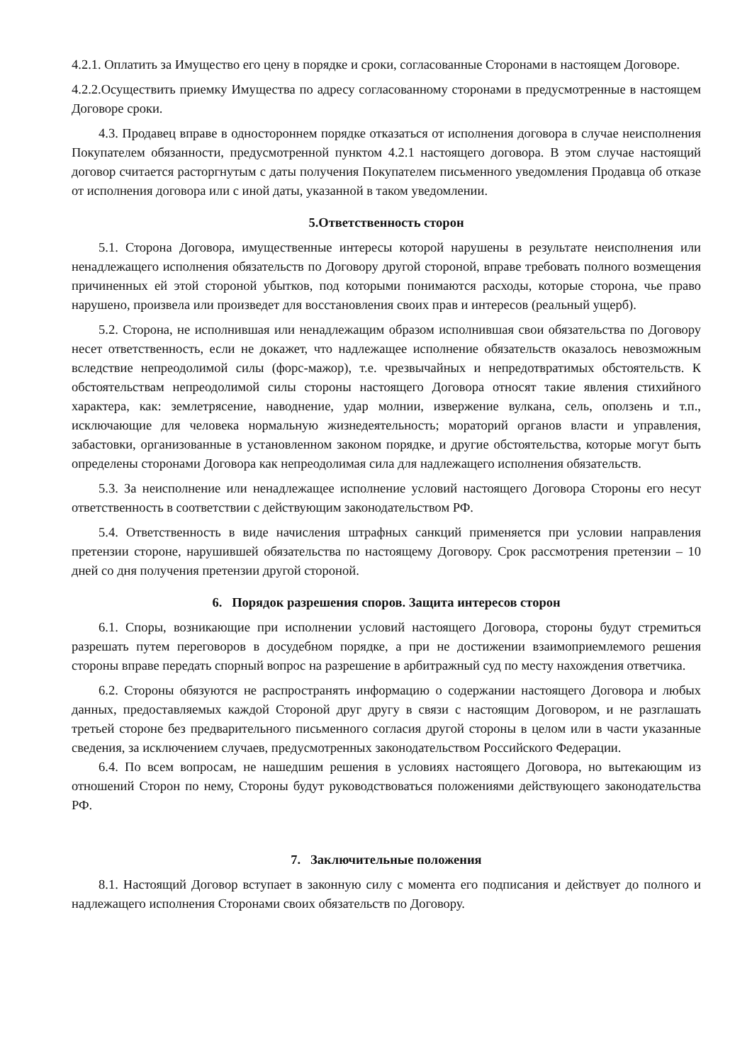4.2.1. Оплатить за Имущество его цену в порядке и сроки, согласованные Сторонами в настоящем Договоре.
4.2.2.Осуществить приемку Имущества по адресу согласованному сторонами в предусмотренные в настоящем Договоре сроки.
4.3. Продавец вправе в одностороннем порядке отказаться от исполнения договора в случае неисполнения Покупателем обязанности, предусмотренной пунктом 4.2.1 настоящего договора. В этом случае настоящий договор считается расторгнутым с даты получения Покупателем письменного уведомления Продавца об отказе от исполнения договора или с иной даты, указанной в таком уведомлении.
5.Ответственность сторон
5.1. Сторона Договора, имущественные интересы которой нарушены в результате неисполнения или ненадлежащего исполнения обязательств по Договору другой стороной, вправе требовать полного возмещения причиненных ей этой стороной убытков, под которыми понимаются расходы, которые сторона, чье право нарушено, произвела или произведет для восстановления своих прав и интересов (реальный ущерб).
5.2. Сторона, не исполнившая или ненадлежащим образом исполнившая свои обязательства по Договору несет ответственность, если не докажет, что надлежащее исполнение обязательств оказалось невозможным вследствие непреодолимой силы (форс-мажор), т.е. чрезвычайных и непредотвратимых обстоятельств. К обстоятельствам непреодолимой силы стороны настоящего Договора относят такие явления стихийного характера, как: землетрясение, наводнение, удар молнии, извержение вулкана, сель, оползень и т.п., исключающие для человека нормальную жизнедеятельность; мораторий органов власти и управления, забастовки, организованные в установленном законом порядке, и другие обстоятельства, которые могут быть определены сторонами Договора как непреодолимая сила для надлежащего исполнения обязательств.
5.3. За неисполнение или ненадлежащее исполнение условий настоящего Договора Стороны его несут ответственность в соответствии с действующим законодательством РФ.
5.4. Ответственность в виде начисления штрафных санкций применяется при условии направления претензии стороне, нарушившей обязательства по настоящему Договору. Срок рассмотрения претензии – 10 дней со дня получения претензии другой стороной.
6. Порядок разрешения споров. Защита интересов сторон
6.1. Споры, возникающие при исполнении условий настоящего Договора, стороны будут стремиться разрешать путем переговоров в досудебном порядке, а при не достижении взаимоприемлемого решения стороны вправе передать спорный вопрос на разрешение в арбитражный суд по месту нахождения ответчика.
6.2. Стороны обязуются не распространять информацию о содержании настоящего Договора и любых данных, предоставляемых каждой Стороной друг другу в связи с настоящим Договором, и не разглашать третьей стороне без предварительного письменного согласия другой стороны в целом или в части указанные сведения, за исключением случаев, предусмотренных законодательством Российского Федерации.
6.4. По всем вопросам, не нашедшим решения в условиях настоящего Договора, но вытекающим из отношений Сторон по нему, Стороны будут руководствоваться положениями действующего законодательства РФ.
7. Заключительные положения
8.1. Настоящий Договор вступает в законную силу с момента его подписания и действует до полного и надлежащего исполнения Сторонами своих обязательств по Договору.